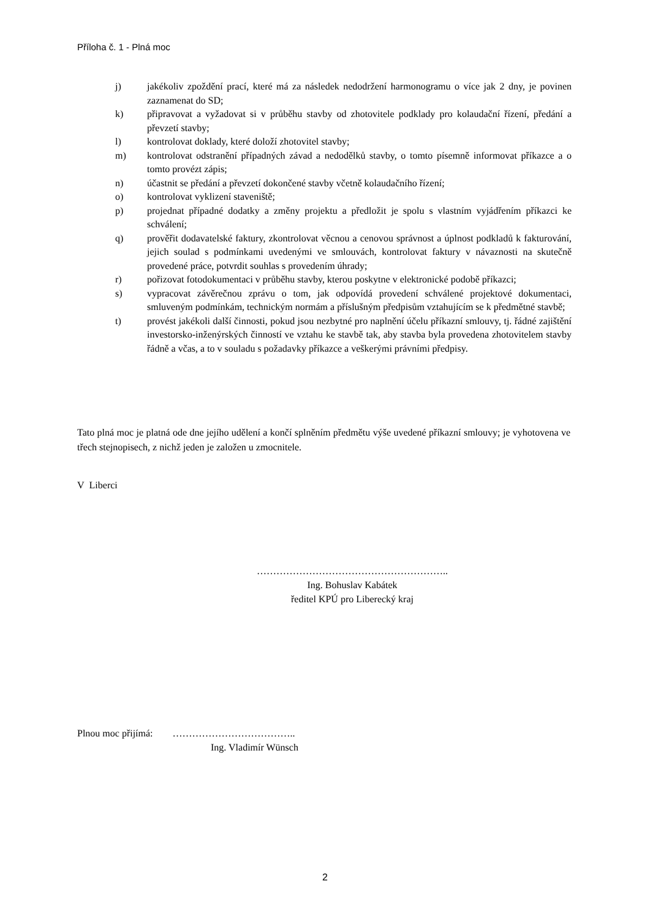Příloha č. 1 - Plná moc
j) jakékoliv zpoždění prací, které má za následek nedodržení harmonogramu o více jak 2 dny, je povinen zaznamenat do SD;
k) připravovat a vyžadovat si v průběhu stavby od zhotovitele podklady pro kolaudační řízení, předání a převzetí stavby;
l) kontrolovat doklady, které doloží zhotovitel stavby;
m) kontrolovat odstranění případných závad a nedodělků stavby, o tomto písemně informovat příkazce a o tomto provézt zápis;
n) účastnit se předání a převzetí dokončené stavby včetně kolaudačního řízení;
o) kontrolovat vyklizení staveniště;
p) projednat případné dodatky a změny projektu a předložit je spolu s vlastním vyjádřením příkazci ke schválení;
q) prověřit dodavatelské faktury, zkontrolovat věcnou a cenovou správnost a úplnost podkladů k fakturování, jejich soulad s podmínkami uvedenými ve smlouvách, kontrolovat faktury v návaznosti na skutečně provedené práce, potvrdit souhlas s provedením úhrady;
r) pořizovat fotodokumentaci v průběhu stavby, kterou poskytne v elektronické podobě příkazci;
s) vypracovat závěrečnou zprávu o tom, jak odpovídá provedení schválené projektové dokumentaci, smluveným podmínkám, technickým normám a příslušným předpisům vztahujícím se k předmětné stavbě;
t) provést jakékoli další činnosti, pokud jsou nezbytné pro naplnění účelu příkazní smlouvy, tj. řádné zajištění investorsko-inženýrských činností ve vztahu ke stavbě tak, aby stavba byla provedena zhotovitelem stavby řádně a včas, a to v souladu s požadavky příkazce a veškerými právními předpisy.
Tato plná moc je platná ode dne jejího udělení a končí splněním předmětu výše uvedené příkazní smlouvy; je vyhotovena ve třech stejnopisech, z nichž jeden je založen u zmocnitele.
V Liberci
…………………………………………………..
Ing. Bohuslav Kabátek
ředitel KPÚ pro Liberecký kraj
Plnou moc přijímá: ………………………………..
Ing. Vladimír Wünsch
2